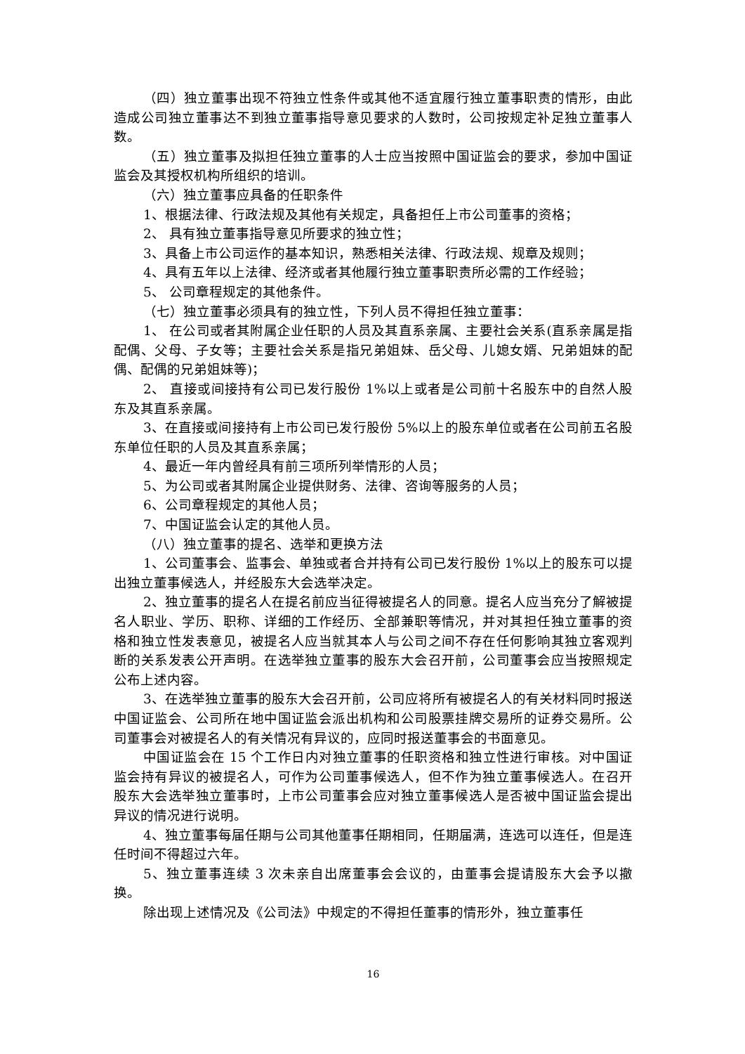（四）独立董事出现不符独立性条件或其他不适宜履行独立董事职责的情形，由此造成公司独立董事达不到独立董事指导意见要求的人数时，公司按规定补足独立董事人数。
（五）独立董事及拟担任独立董事的人士应当按照中国证监会的要求，参加中国证监会及其授权机构所组织的培训。
（六）独立董事应具备的任职条件
1、根据法律、行政法规及其他有关规定，具备担任上市公司董事的资格；
2、 具有独立董事指导意见所要求的独立性；
3、具备上市公司运作的基本知识，熟悉相关法律、行政法规、规章及规则；
4、具有五年以上法律、经济或者其他履行独立董事职责所必需的工作经验；
5、 公司章程规定的其他条件。
（七）独立董事必须具有的独立性，下列人员不得担任独立董事：
1、 在公司或者其附属企业任职的人员及其直系亲属、主要社会关系(直系亲属是指配偶、父母、子女等；主要社会关系是指兄弟姐妹、岳父母、儿媳女婿、兄弟姐妹的配偶、配偶的兄弟姐妹等)；
2、 直接或间接持有公司已发行股份 1%以上或者是公司前十名股东中的自然人股东及其直系亲属。
3、在直接或间接持有上市公司已发行股份 5%以上的股东单位或者在公司前五名股东单位任职的人员及其直系亲属；
4、最近一年内曾经具有前三项所列举情形的人员；
5、为公司或者其附属企业提供财务、法律、咨询等服务的人员；
6、公司章程规定的其他人员；
7、中国证监会认定的其他人员。
（八）独立董事的提名、选举和更换方法
1、公司董事会、监事会、单独或者合并持有公司已发行股份 1%以上的股东可以提出独立董事候选人，并经股东大会选举决定。
2、独立董事的提名人在提名前应当征得被提名人的同意。提名人应当充分了解被提名人职业、学历、职称、详细的工作经历、全部兼职等情况，并对其担任独立董事的资格和独立性发表意见，被提名人应当就其本人与公司之间不存在任何影响其独立客观判断的关系发表公开声明。在选举独立董事的股东大会召开前，公司董事会应当按照规定公布上述内容。
3、在选举独立董事的股东大会召开前，公司应将所有被提名人的有关材料同时报送中国证监会、公司所在地中国证监会派出机构和公司股票挂牌交易所的证券交易所。公司董事会对被提名人的有关情况有异议的，应同时报送董事会的书面意见。
中国证监会在 15 个工作日内对独立董事的任职资格和独立性进行审核。对中国证监会持有异议的被提名人，可作为公司董事候选人，但不作为独立董事候选人。在召开股东大会选举独立董事时，上市公司董事会应对独立董事候选人是否被中国证监会提出异议的情况进行说明。
4、独立董事每届任期与公司其他董事任期相同，任期届满，连选可以连任，但是连任时间不得超过六年。
5、独立董事连续 3 次未亲自出席董事会会议的，由董事会提请股东大会予以撤换。
除出现上述情况及《公司法》中规定的不得担任董事的情形外，独立董事任
16